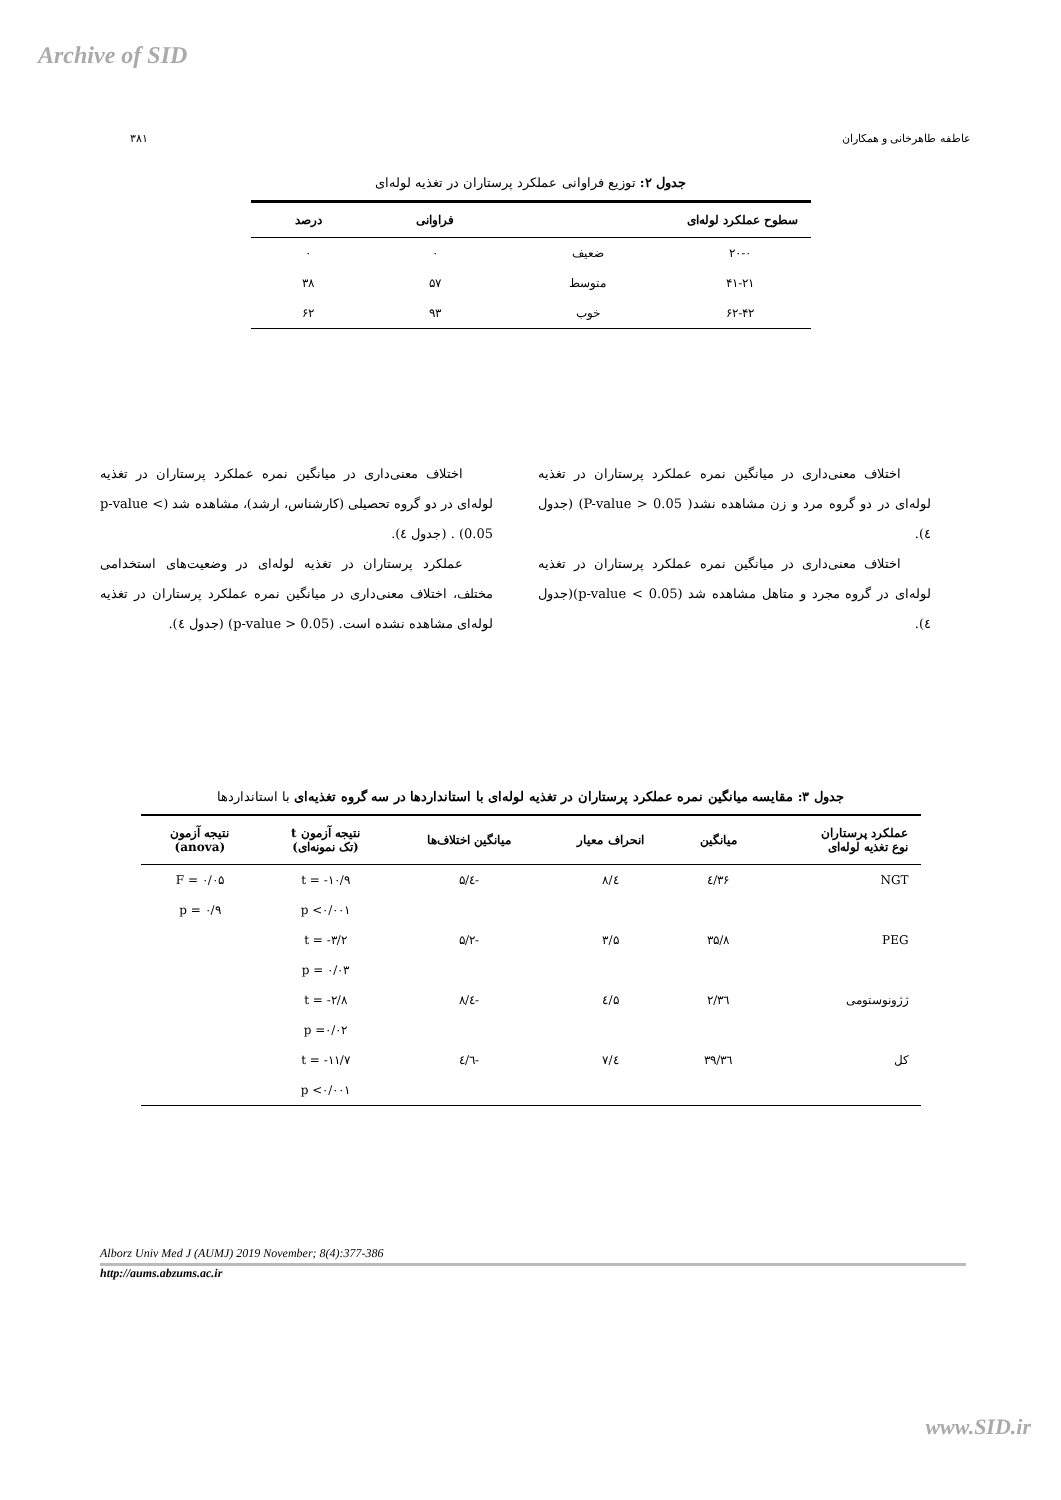Archive of SID
عاطفه طاهرخانی و همکاران ۳۸۱
جدول ۲: توزیع فراوانی عملکرد پرستاران در تغذیه لوله‌ای
| سطوح عملکرد لوله‌ای | | فراوانی | درصد |
| --- | --- | --- | --- |
| ۲۰-۰ | ضعیف | ۰ | ۰ |
| ۴۱-۲۱ | متوسط | ۵۷ | ۳۸ |
| ۶۲-۴۲ | خوب | ۹۳ | ۶۲ |
اختلاف معنی‌داری در میانگین نمره عملکرد پرستاران در تغذیه لوله‌ای در دو گروه مرد و زن مشاهده نشد( P-value > 0.05) (جدول ٤).
اختلاف معنی‌داری در میانگین نمره عملکرد پرستاران در تغذیه لوله‌ای در گروه مجرد و متاهل مشاهده شد (p-value < 0.05)(جدول ٤).
اختلاف معنی‌داری در میانگین نمره عملکرد پرستاران در تغذیه لوله‌ای در دو گروه تحصیلی (کارشناس، ارشد)، مشاهده شد (p-value < 0.05) . (جدول ٤).
عملکرد پرستاران در تغذیه لوله‌ای در وضعیت‌های استخدامی مختلف، اختلاف معنی‌داری در میانگین نمره عملکرد پرستاران در تغذیه لوله‌ای مشاهده نشده است. (p-value > 0.05) (جدول ٤).
جدول ۳: مقایسه میانگین نمره عملکرد پرستاران در تغذیه لوله‌ای با استانداردها در سه گروه تغذیه‌ای با استانداردها
| عملکرد پرستاران نوع تغذیه لوله‌ای | میانگین | انحراف معیار | میانگین اختلاف‌ها | نتیجه آزمون t (تک نمونه‌ای) | نتیجه آزمون (anova) |
| --- | --- | --- | --- | --- | --- |
| NGT | ۳۶/٤ | ٤/۸ | -٤/۵ | t = -۱۰/۹ | F = ۰/۰۵ |
| | | | | p <۰/۰۰۱ | p = ۰/۹ |
| PEG | ۳۵/۸ | ۳/۵ | -۵/۲ | t = -۳/۲ | |
| | | | | p = ۰/۰۳ | |
| ژژونوستومی | ۳٦/۲ | ۵/٤ | -٤/۸ | t = -۲/۸ | |
| | | | | p =۰/۰۲ | |
| کل | ۳٦/۳۹ | ٤/۷ | -٤/٦ | t = -۱۱/۷ | |
| | | | | p <۰/۰۰۱ | |
Alborz Univ Med J (AUMJ) 2019 November; 8(4):377-386
http://aums.abzums.ac.ir
www.SID.ir